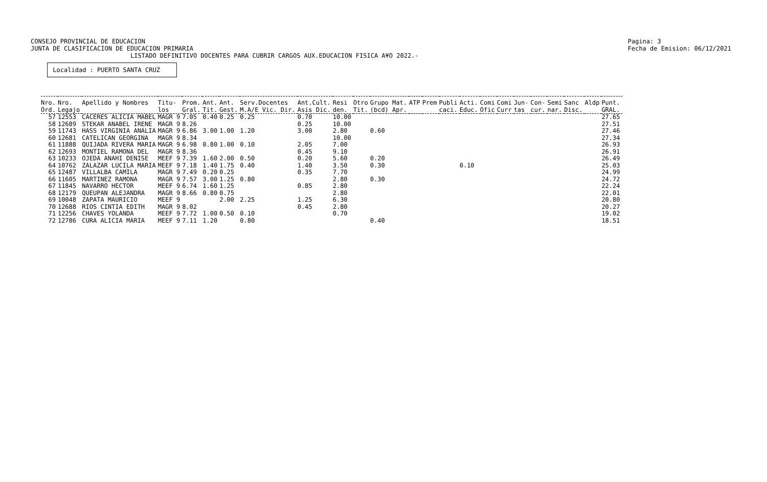CONSEJO PROVINCIAL DE EDUCACION
JUNTA DE CLASIFICACION DE EDUCACION PRIMARIA
Pagina: 3
Fecha de Emision: 06/12/2021
                           LISTADO DEFINITIVO DOCENTES PARA CUBRIR CARGOS AUX.EDUCACION FISICA A¥O 2022.-
    ┌──────────────────────────────────┐
    │ Localidad : PUERTO SANTA CRUZ    │
    └──────────────────────────────────┘
| Nro. Ord. | Nro. Legajo | Apellido y Nombres | Titu- los | Prom. Gral. | Ant. Tit. | Ant. Gest. | Serv.Docentes M.A/E Vic. Dir. | Ant.Cult. Asis Dic. | Resi den. | Otro Tit. | Grupo Mat. (bcd) Apr. | ATP | Prem | Publi caci. | Acti. Educ. | Comi Ofic | Comi Curr | Jun- tas | Con- cur. | Semi nar. | Sanc Disc. | Aldp | Punt. GRAL. |
| --- | --- | --- | --- | --- | --- | --- | --- | --- | --- | --- | --- | --- | --- | --- | --- | --- | --- | --- | --- | --- | --- | --- | --- |
| 57 | 12553 | CACERES ALICIA MABEL | MAGR 9 | 7.05 | 0.40 | 0.25 | 0.25 | 0.70 | 10.00 | | | | | | | | | | | | | | 27.65 |
| 58 | 12689 | STEKAR ANABEL IRENE | MAGR 9 | 8.26 | | | | 0.25 | 10.00 | | | | | | | | | | | | | | 27.51 |
| 59 | 11743 | HASS VIRGINIA ANALIA | MAGR 9 | 6.86 | 3.00 | 1.00 | 1.20 | 3.00 | 2.80 | | 0.60 | | | | | | | | | | | | 27.46 |
| 60 | 12681 | CATELICAN GEORGINA | MAGR 9 | 8.34 | | | | | 10.00 | | | | | | | | | | | | | | 27.34 |
| 61 | 11888 | QUIJADA RIVERA MARIA | MAGR 9 | 6.98 | 0.80 | 1.00 | 0.10 | 2.05 | 7.00 | | | | | | | | | | | | | | 26.93 |
| 62 | 12693 | MONTIEL RAMONA DEL | MAGR 9 | 8.36 | | | | 0.45 | 9.10 | | | | | | | | | | | | | | 26.91 |
| 63 | 10233 | OJEDA ANAHI DENISE | MEEF 9 | 7.39 | 1.60 | 2.00 | 0.50 | 0.20 | 5.60 | | 0.20 | | | | | | | | | | | | 26.49 |
| 64 | 10762 | ZALAZAR LUCILA MARIA | MEEF 9 | 7.18 | 1.40 | 1.75 | 0.40 | 1.40 | 3.50 | | 0.30 | | | | 0.10 | | | | | | | | 25.03 |
| 65 | 12487 | VILLALBA CAMILA | MAGR 9 | 7.49 | 0.20 | 0.25 | | 0.35 | 7.70 | | | | | | | | | | | | | | 24.99 |
| 66 | 11605 | MARTINEZ RAMONA | MAGR 9 | 7.57 | 3.00 | 1.25 | 0.80 | | 2.80 | | 0.30 | | | | | | | | | | | | 24.72 |
| 67 | 11845 | NAVARRO HECTOR | MEEF 9 | 6.74 | 1.60 | 1.25 | | 0.85 | 2.80 | | | | | | | | | | | | | | 22.24 |
| 68 | 12179 | QUEUPAN ALEJANDRA | MAGR 9 | 8.66 | 0.80 | 0.75 | | | 2.80 | | | | | | | | | | | | | | 22.01 |
| 69 | 10048 | ZAPATA MAURICIO | MEEF 9 | | | 2.00 | 2.25 | 1.25 | 6.30 | | | | | | | | | | | | | | 20.80 |
| 70 | 12688 | RIOS CINTIA EDITH | MAGR 9 | 8.02 | | | | 0.45 | 2.80 | | | | | | | | | | | | | | 20.27 |
| 71 | 12256 | CHAVES YOLANDA | MEEF 9 | 7.72 | 1.00 | 0.50 | 0.10 | | 0.70 | | | | | | | | | | | | | | 19.02 |
| 72 | 12786 | CURA ALICIA MARIA | MEEF 9 | 7.11 | 1.20 | | 0.80 | | | | 0.40 | | | | | | | | | | | | 18.51 |